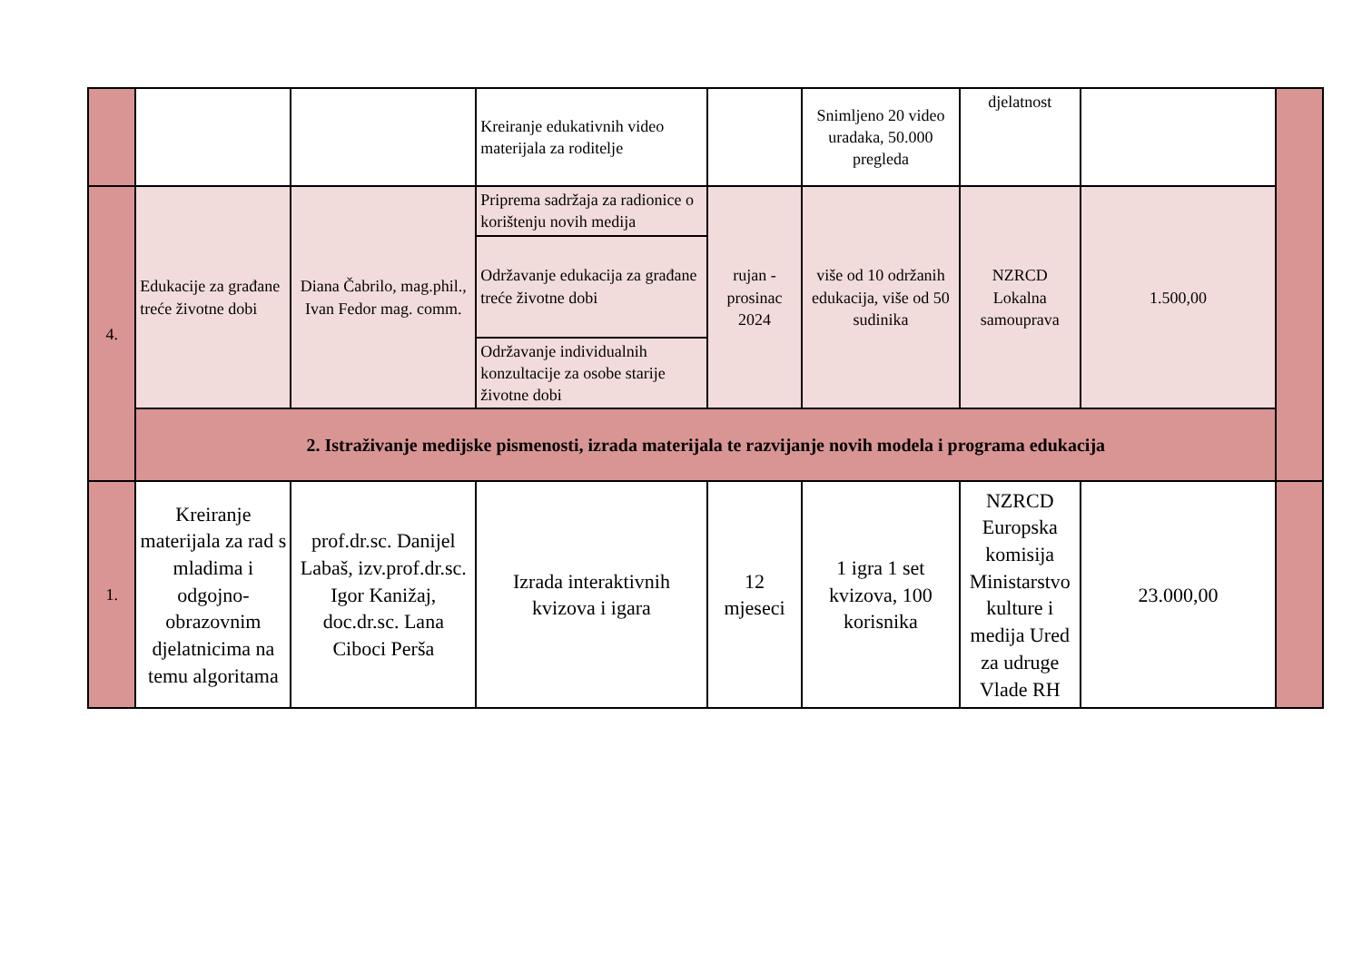| | | | Kreiranje edukativnih video materijala za roditelje | | Snimljeno 20 video uradaka, 50.000 pregleda | djelatnost | | |
| 4. | Edukacije za građane treće životne dobi | Diana Čabrilo, mag.phil., Ivan Fedor mag. comm. | Priprema sadržaja za radionice o korištenju novih medija | rujan - prosinac 2024 | više od 10 održanih edukacija, više od 50 sudinika | NZRCD Lokalna samouprava | 1.500,00 | |
| | | | Održavanje edukacija za građane treće životne dobi | | | | | |
| | | | Održavanje individualnih konzultacije za osobe starije životne dobi | | | | | |
| | 2. Istraživanje medijske pismenosti, izrada materijala te razvijanje novih modela i programa edukacija | | | | | | | |
| 1. | Kreiranje materijala za rad s mladima i odgojno-obrazovnim djelatnicima na temu algoritama | prof.dr.sc. Danijel Labaš, izv.prof.dr.sc. Igor Kanižaj, doc.dr.sc. Lana Ciboci Perša | Izrada interaktivnih kvizova i igara | 12 mjeseci | 1 igra 1 set kvizova, 100 korisnika | NZRCD Europska komisija Ministarstvo kulture i medija Ured za udruge Vlade RH | 23.000,00 | |